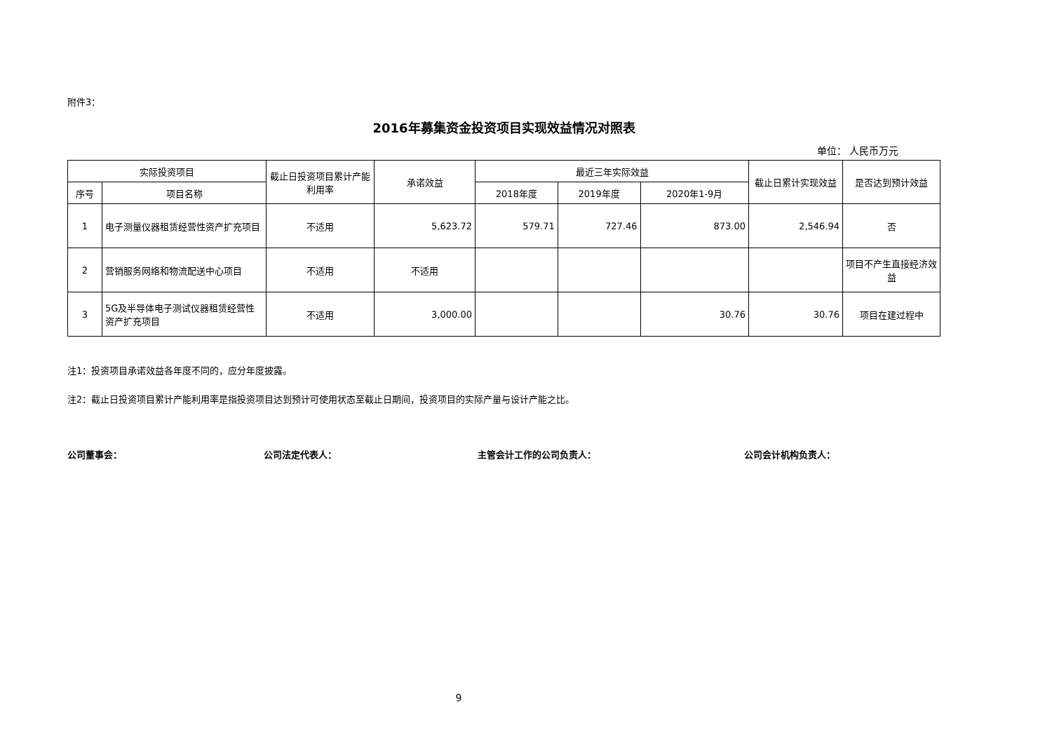附件3：
2016年募集资金投资项目实现效益情况对照表
单位： 人民币万元
| 实际投资项目 | | 截止日投资项目累计产能利用率 | 承诺效益 | 最近三年实际效益 | | | 截止日累计实现效益 | 是否达到预计效益 |
| --- | --- | --- | --- | --- | --- | --- | --- | --- |
| 序号 | 项目名称 | | | 2018年度 | 2019年度 | 2020年1-9月 | | |
| 1 | 电子测量仪器租赁经营性资产扩充项目 | 不适用 | 5,623.72 | 579.71 | 727.46 | 873.00 | 2,546.94 | 否 |
| 2 | 营销服务网络和物流配送中心项目 | 不适用 | 不适用 | | | | | 项目不产生直接经济效益 |
| 3 | 5G及半导体电子测试仪器租赁经营性资产扩充项目 | 不适用 | 3,000.00 | | | 30.76 | 30.76 | 项目在建过程中 |
注1：投资项目承诺效益各年度不同的，应分年度披露。
注2：截止日投资项目累计产能利用率是指投资项目达到预计可使用状态至截止日期间，投资项目的实际产量与设计产能之比。
公司董事会： 公司法定代表人： 主管会计工作的公司负责人： 公司会计机构负责人：
9